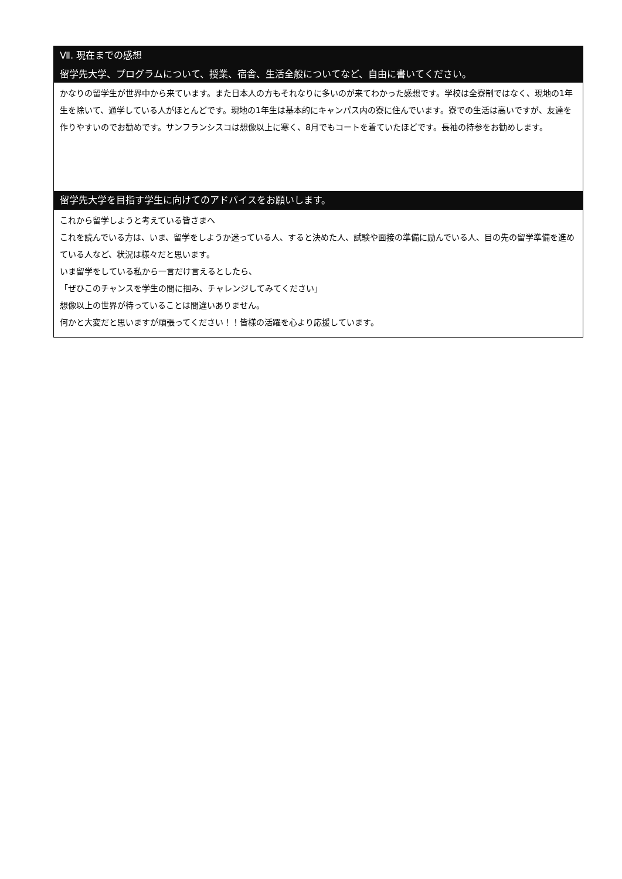Ⅶ. 現在までの感想
留学先大学、プログラムについて、授業、宿舎、生活全般についてなど、自由に書いてください。
かなりの留学生が世界中から来ています。また日本人の方もそれなりに多いのが来てわかった感想です。学校は全寮制ではなく、現地の1年生を除いて、通学している人がほとんどです。現地の1年生は基本的にキャンパス内の寮に住んでいます。寮での生活は高いですが、友達を作りやすいのでお勧めです。サンフランシスコは想像以上に寒く、8月でもコートを着ていたほどです。長袖の持参をお勧めします。
留学先大学を目指す学生に向けてのアドバイスをお願いします。
これから留学しようと考えている皆さまへ
これを読んでいる方は、いま、留学をしようか迷っている人、すると決めた人、試験や面接の準備に励んでいる人、目の先の留学準備を進めている人など、状況は様々だと思います。
いま留学をしている私から一言だけ言えるとしたら、
「ぜひこのチャンスを学生の間に掴み、チャレンジしてみてください」
想像以上の世界が待っていることは間違いありません。
何かと大変だと思いますが頑張ってください！！皆様の活躍を心より応援しています。